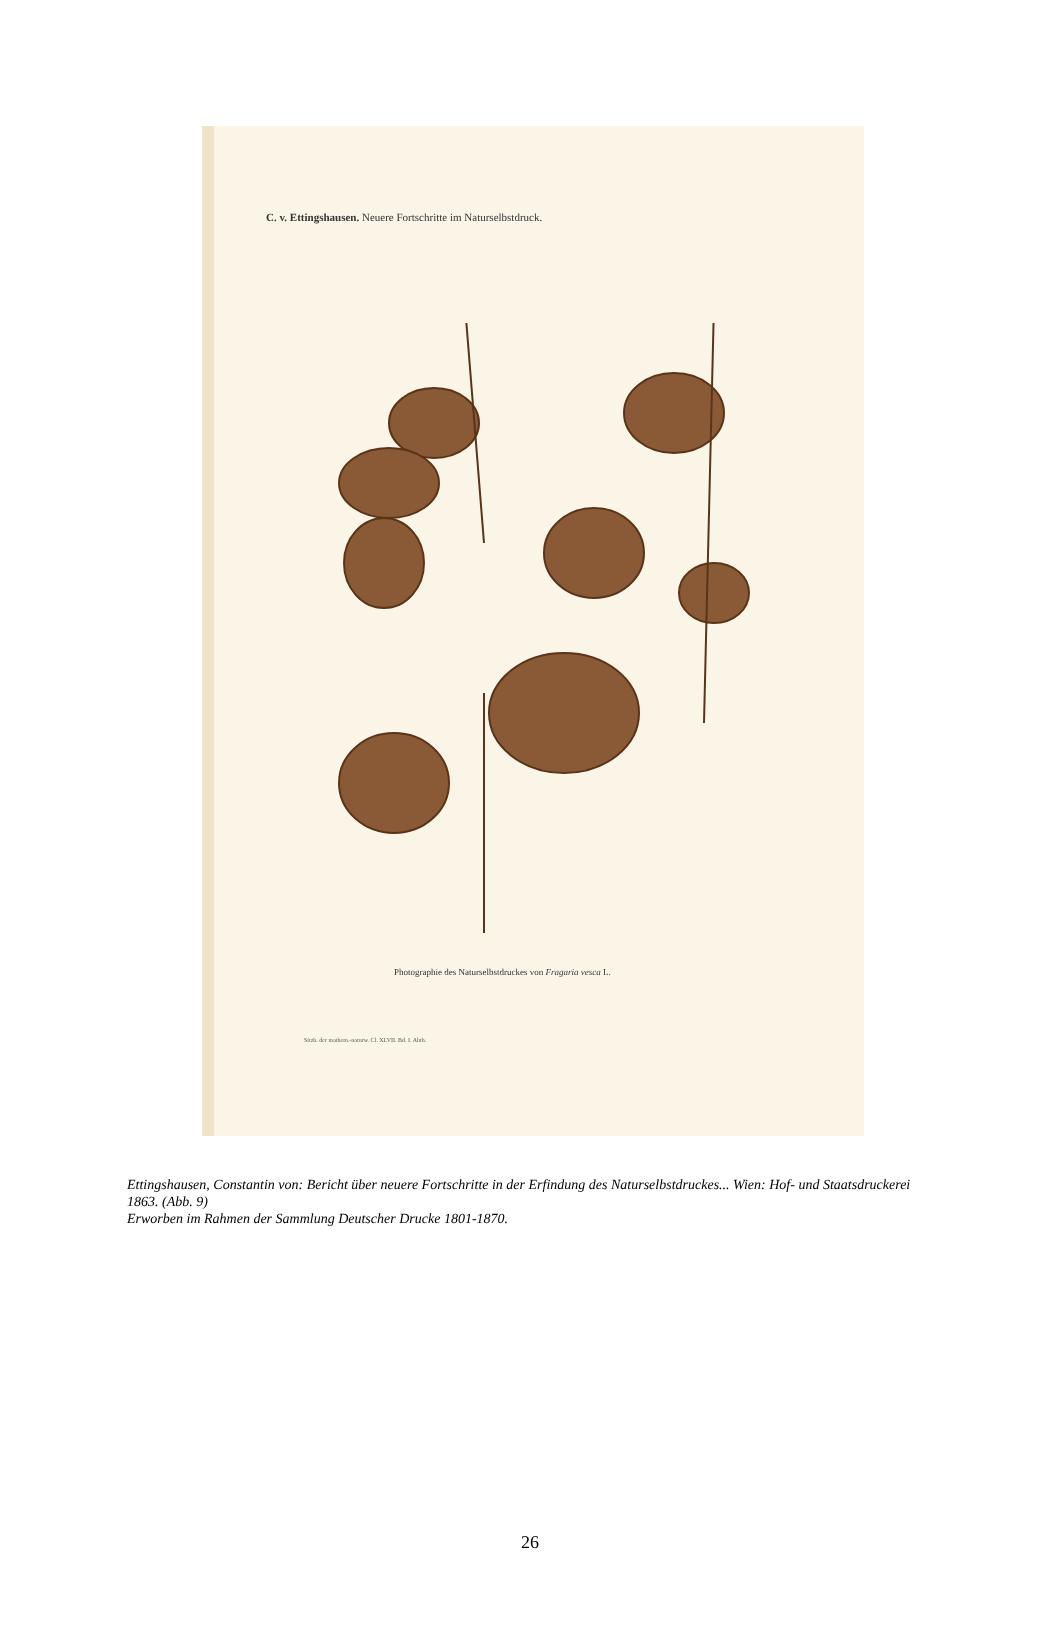C. v. Ettingshausen. Neuere Fortschritte im Naturselbstdruck.
Photographie des Naturselbstdruckes von Fragaria vesca L.
Sitzb. der mathem.-naturw. Cl. XLVII. Bd. I. Abth.
Ettingshausen, Constantin von: Bericht über neuere Fortschritte in der Erfindung des Naturselbstdruckes... Wien: Hof- und Staatsdruckerei 1863. (Abb. 9)
Erworben im Rahmen der Sammlung Deutscher Drucke 1801-1870.
26